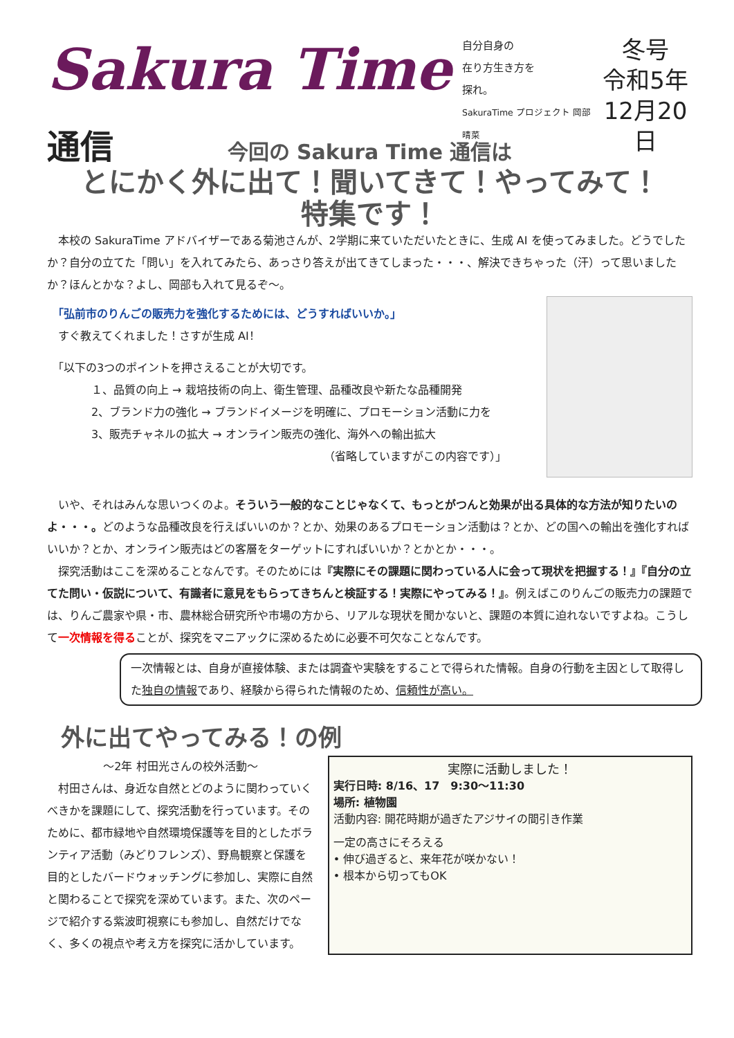Sakura Time 通信
自分自身の
在り方生き方を
探れ。
SakuraTime プロジェクト 岡部 晴菜
冬号
令和5年
12月20日
今回の Sakura Time 通信は
とにかく外に出て！聞いてきて！やってみて！
特集です！
　本校の SakuraTime アドバイザーである菊池さんが、2学期に来ていただいたときに、生成 AI を使ってみました。どうでしたか？自分の立てた「問い」を入れてみたら、あっさり答えが出てきてしまった・・・、解決できちゃった（汗）って思いましたか？ほんとかな？よし、岡部も入れて見るぞ～。
　「弘前市のりんごの販売力を強化するためには、どうすればいいか。」
　すぐ教えてくれました！さすが生成 AI！
　「以下の3つのポイントを押さえることが大切です。
　　　　１、品質の向上 → 栽培技術の向上、衛生管理、品種改良や新たな品種開発
　　　　2、ブランド力の強化 → ブランドイメージを明確に、プロモーション活動に力を
　　　　3、販売チャネルの拡大 → オンライン販売の強化、海外への輸出拡大
（省略していますがこの内容です）」
　いや、それはみんな思いつくのよ。そういう一般的なことじゃなくて、もっとがつんと効果が出る具体的な方法が知りたいのよ・・・。どのような品種改良を行えばいいのか？とか、効果のあるプロモーション活動は？とか、どの国への輸出を強化すればいいか？とか、オンライン販売はどの客層をターゲットにすればいいか？とかとか・・・。
　探究活動はここを深めることなんです。そのためには『実際にその課題に関わっている人に会って現状を把握する！』『自分の立てた問い・仮説について、有識者に意見をもらってきちんと検証する！実際にやってみる！』。例えばこのりんごの販売力の課題では、りんご農家や県・市、農林総合研究所や市場の方から、リアルな現状を聞かないと、課題の本質に迫れないですよね。こうして一次情報を得ることが、探究をマニアックに深めるために必要不可欠なことなんです。
一次情報とは、自身が直接体験、または調査や実験をすることで得られた情報。自身の行動を主因として取得した独自の情報であり、経験から得られた情報のため、信頼性が高い。
外に出てやってみる！の例
～2年 村田光さんの校外活動～
　村田さんは、身近な自然とどのように関わっていくべきかを課題にして、探究活動を行っています。そのために、都市緑地や自然環境保護等を目的としたボランティア活動（みどりフレンズ）、野鳥観察と保護を目的としたバードウォッチングに参加し、実際に自然と関わることで探究を深めています。また、次のページで紹介する紫波町視察にも参加し、自然だけでなく、多くの視点や考え方を探究に活かしています。
実際に活動しました！
実行日時: 8/16、17　9:30～11:30
場所: 植物園
活動内容: 開花時期が過ぎたアジサイの間引き作業
一定の高さにそろえる
• 伸び過ぎると、来年花が咲かない！
• 根本から切ってもOK